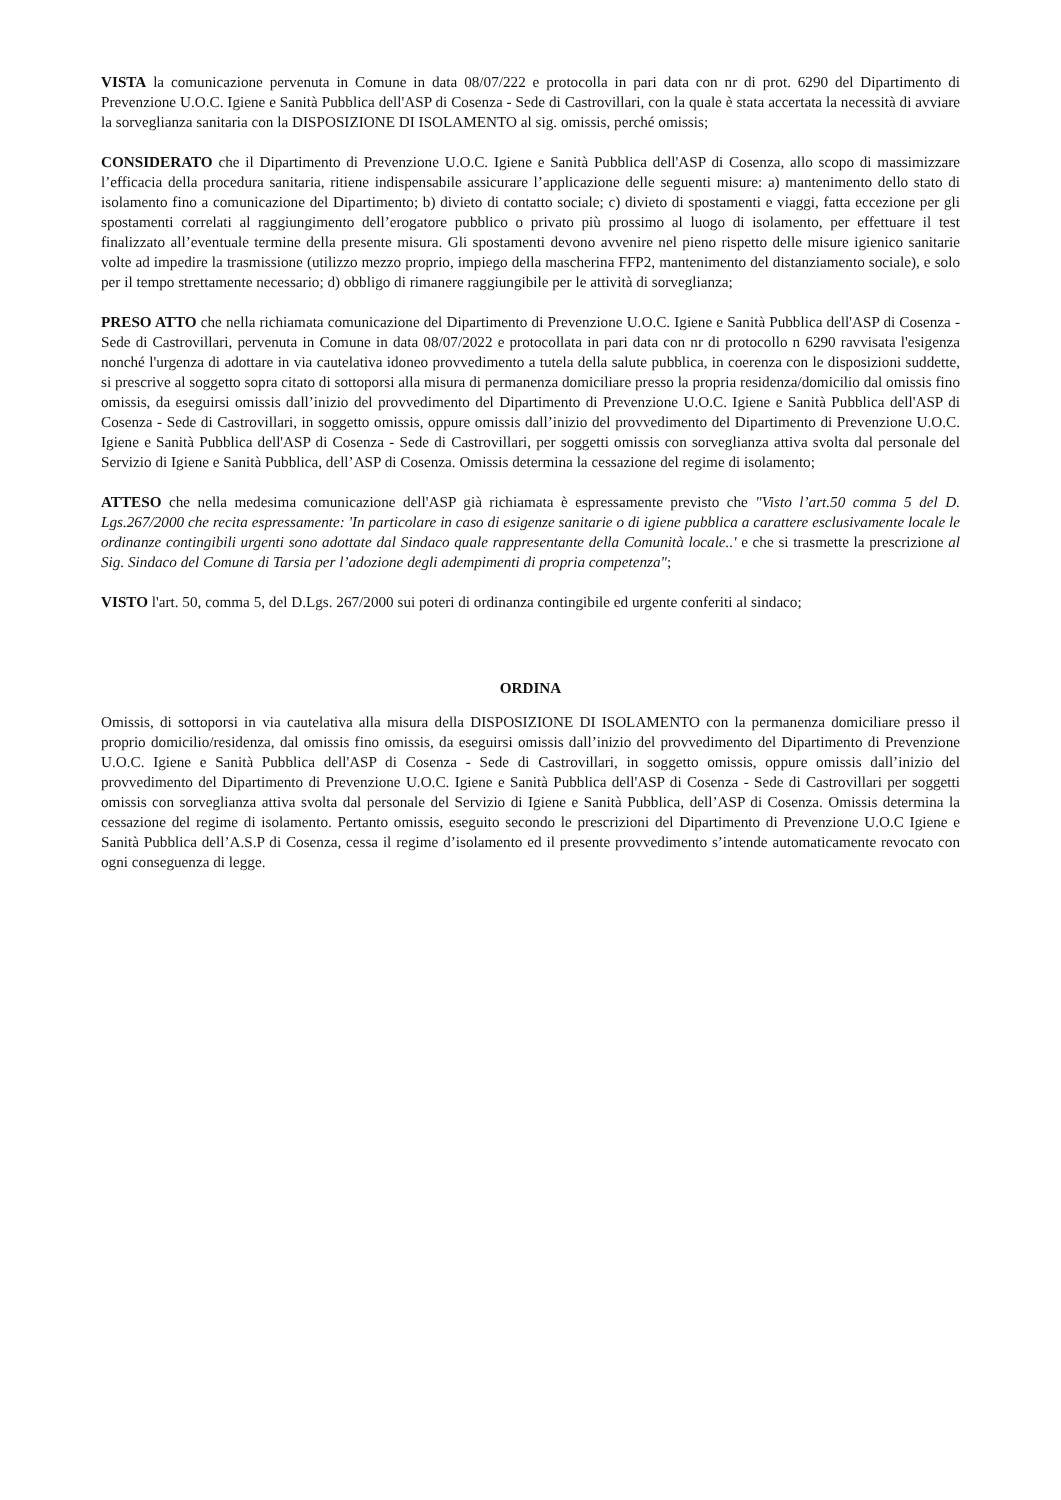VISTA la comunicazione pervenuta in Comune in data 08/07/222 e protocolla in pari data con nr di prot. 6290 del Dipartimento di Prevenzione U.O.C. Igiene e Sanità Pubblica dell'ASP di Cosenza - Sede di Castrovillari, con la quale è stata accertata la necessità di avviare la sorveglianza sanitaria con la DISPOSIZIONE DI ISOLAMENTO al sig. omissis, perché omissis;
CONSIDERATO che il Dipartimento di Prevenzione U.O.C. Igiene e Sanità Pubblica dell'ASP di Cosenza, allo scopo di massimizzare l’efficacia della procedura sanitaria, ritiene indispensabile assicurare l’applicazione delle seguenti misure: a) mantenimento dello stato di isolamento fino a comunicazione del Dipartimento; b) divieto di contatto sociale; c) divieto di spostamenti e viaggi, fatta eccezione per gli spostamenti correlati al raggiungimento dell’erogatore pubblico o privato più prossimo al luogo di isolamento, per effettuare il test finalizzato all’eventuale termine della presente misura. Gli spostamenti devono avvenire nel pieno rispetto delle misure igienico sanitarie volte ad impedire la trasmissione (utilizzo mezzo proprio, impiego della mascherina FFP2, mantenimento del distanziamento sociale), e solo per il tempo strettamente necessario; d) obbligo di rimanere raggiungibile per le attività di sorveglianza;
PRESO ATTO che nella richiamata comunicazione del Dipartimento di Prevenzione U.O.C. Igiene e Sanità Pubblica dell'ASP di Cosenza - Sede di Castrovillari, pervenuta in Comune in data 08/07/2022 e protocollata in pari data con nr di protocollo n 6290 ravvisata l'esigenza nonché l'urgenza di adottare in via cautelativa idoneo provvedimento a tutela della salute pubblica, in coerenza con le disposizioni suddette, si prescrive al soggetto sopra citato di sottoporsi alla misura di permanenza domiciliare presso la propria residenza/domicilio dal omissis fino omissis, da eseguirsi omissis dall’inizio del provvedimento del Dipartimento di Prevenzione U.O.C. Igiene e Sanità Pubblica dell'ASP di Cosenza - Sede di Castrovillari, in soggetto omissis, oppure omissis dall’inizio del provvedimento del Dipartimento di Prevenzione U.O.C. Igiene e Sanità Pubblica dell'ASP di Cosenza - Sede di Castrovillari, per soggetti omissis con sorveglianza attiva svolta dal personale del Servizio di Igiene e Sanità Pubblica, dell’ASP di Cosenza. Omissis determina la cessazione del regime di isolamento;
ATTESO che nella medesima comunicazione dell'ASP già richiamata è espressamente previsto che "Visto l’art.50 comma 5 del D. Lgs.267/2000 che recita espressamente: 'In particolare in caso di esigenze sanitarie o di igiene pubblica a carattere esclusivamente locale le ordinanze contingibili urgenti sono adottate dal Sindaco quale rappresentante della Comunità locale..' e che si trasmette la prescrizione al Sig. Sindaco del Comune di Tarsia per l’adozione degli adempimenti di propria competenza";
VISTO l'art. 50, comma 5, del D.Lgs. 267/2000 sui poteri di ordinanza contingibile ed urgente conferiti al sindaco;
ORDINA
Omissis, di sottoporsi in via cautelativa alla misura della DISPOSIZIONE DI ISOLAMENTO con la permanenza domiciliare presso il proprio domicilio/residenza, dal omissis fino omissis, da eseguirsi omissis dall’inizio del provvedimento del Dipartimento di Prevenzione U.O.C. Igiene e Sanità Pubblica dell'ASP di Cosenza - Sede di Castrovillari, in soggetto omissis, oppure omissis dall’inizio del provvedimento del Dipartimento di Prevenzione U.O.C. Igiene e Sanità Pubblica dell'ASP di Cosenza - Sede di Castrovillari per soggetti omissis con sorveglianza attiva svolta dal personale del Servizio di Igiene e Sanità Pubblica, dell’ASP di Cosenza. Omissis determina la cessazione del regime di isolamento. Pertanto omissis, eseguito secondo le prescrizioni del Dipartimento di Prevenzione U.O.C Igiene e Sanità Pubblica dell’A.S.P di Cosenza, cessa il regime d’isolamento ed il presente provvedimento s’intende automaticamente revocato con ogni conseguenza di legge.